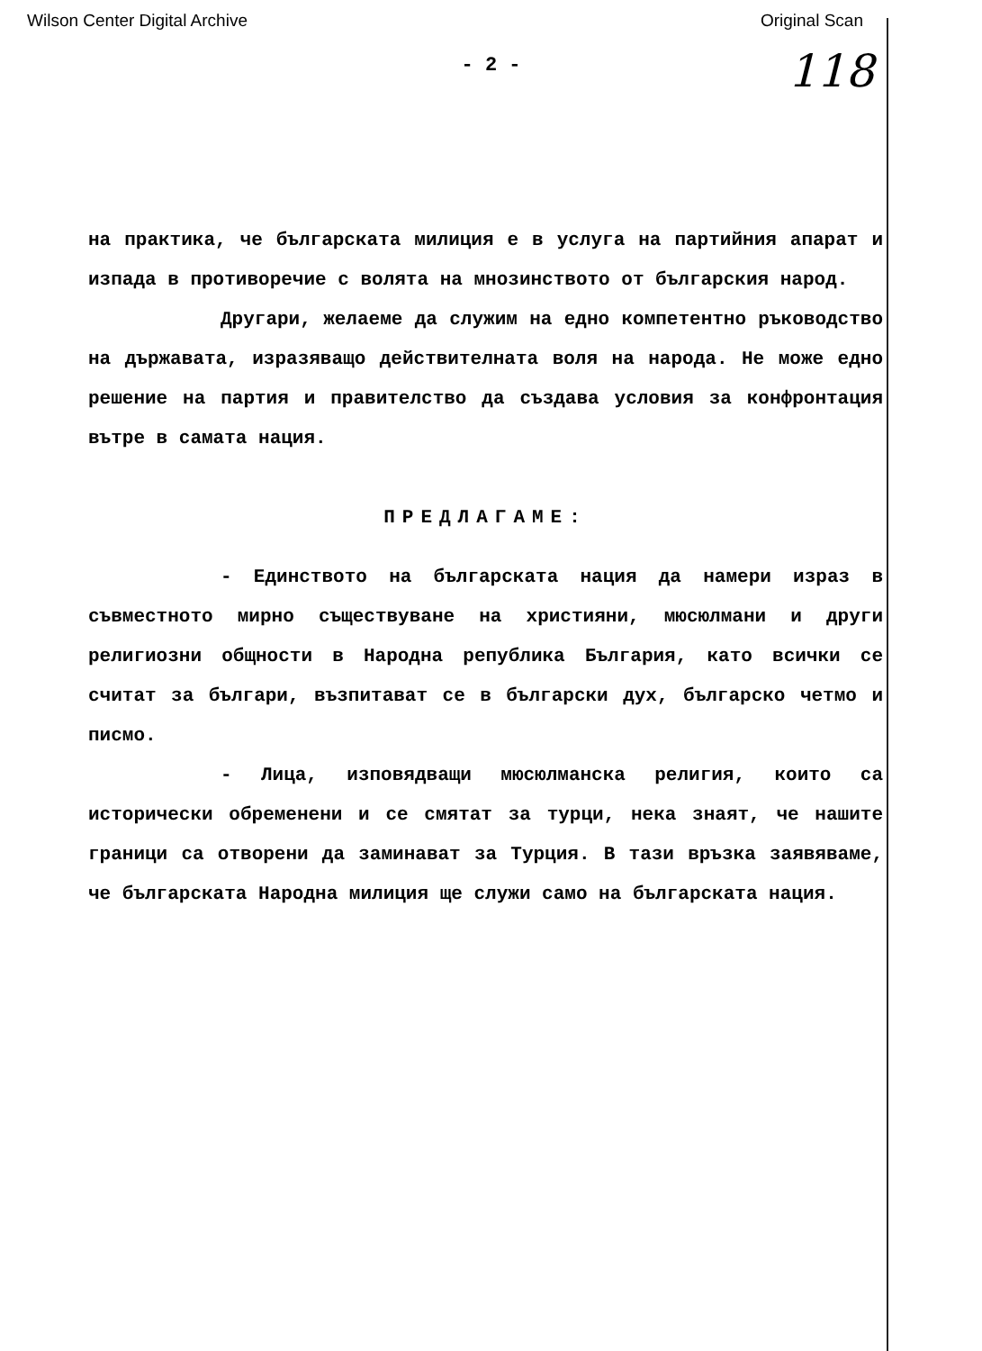Wilson Center Digital Archive Original Scan
- 2 -
118
на практика, че българската милиция е в услуга на партийния апарат и изпада в противоречие с волята на мнозинството от българския народ.
Другари, желаеме да служим на едно компетентно ръководство на държавата, изразяващо действителната воля на народа. Не може едно решение на партия и правителство да създава условия за конфронтация вътре в самата нация.
ПРЕДЛАГАМЕ:
- Единството на българската нация да намери израз в съвместното мирно съществуване на християни, мюсюлмани и други религиозни общности в Народна република България, като всички се считат за българи, възпитават се в български дух, българско четмо и писмо.
- Лица, изповядващи мюсюлманска религия, които са исторически обременени и се смятат за турци, нека знаят, че нашите граници са отворени да заминават за Турция. В тази връзка заявяваме, че българската Народна милиция ще служи само на българската нация.